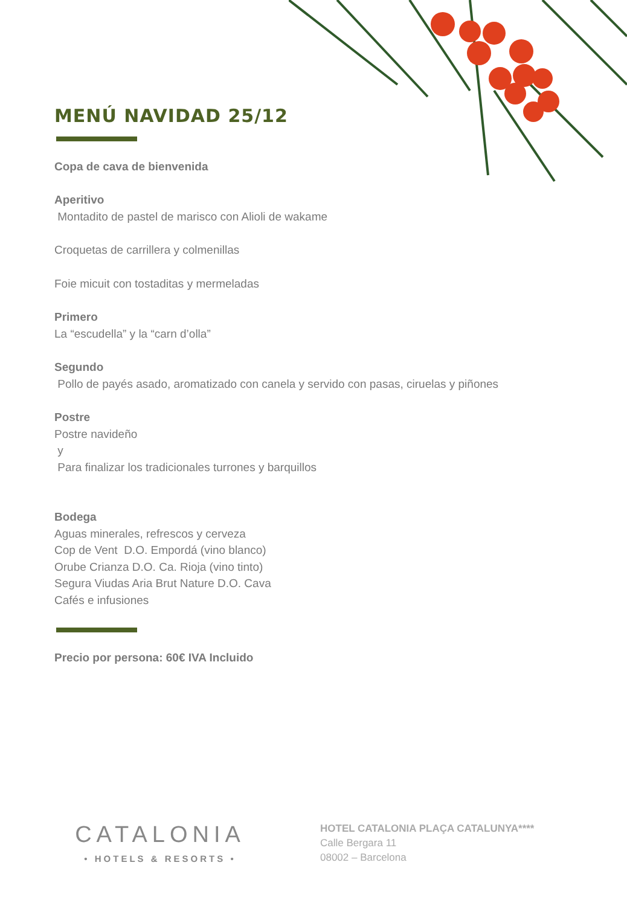MENÚ NAVIDAD 25/12
Copa de cava de bienvenida
Aperitivo
Montadito de pastel de marisco con Alioli de wakame
Croquetas de carrillera y colmenillas
Foie micuit con tostaditas y mermeladas
Primero
La “escudella” y la “carn d’olla”
Segundo
Pollo de payés asado, aromatizado con canela y servido con pasas, ciruelas y piñones
Postre
Postre navideño
y
Para finalizar los tradicionales turrones y barquillos
Bodega
Aguas minerales, refrescos y cerveza
Cop de Vent D.O. Empordá (vino blanco)
Orube Crianza D.O. Ca. Rioja (vino tinto)
Segura Viudas Aria Brut Nature D.O. Cava
Cafés e infusiones
Precio por persona: 60€ IVA Incluido
CATALONIA
• HOTELS & RESORTS •
HOTEL CATALONIA PLAÇA CATALUNYA****
Calle Bergara 11
08002 – Barcelona